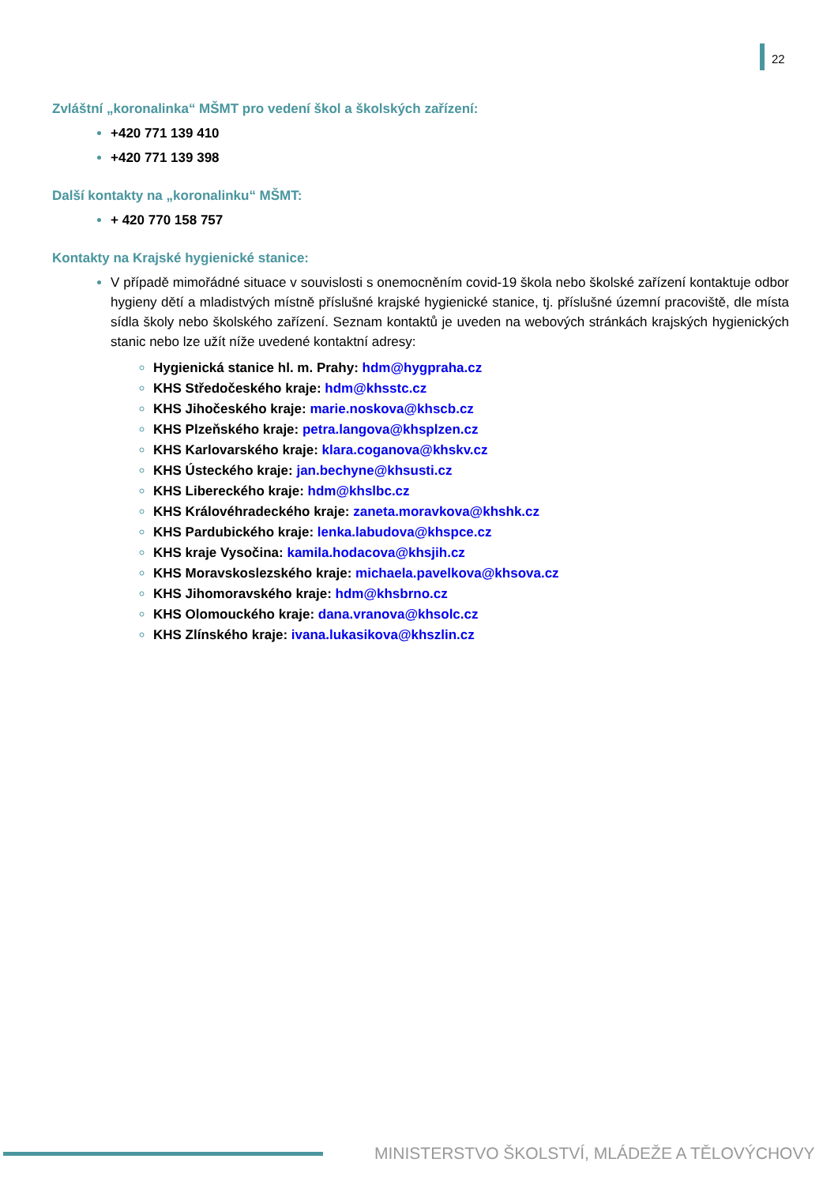22
Zvláštní „koronalinka“ MŠMT pro vedení škol a školských zařízení:
+420 771 139 410
+420 771 139 398
Další kontakty na „koronalinku“ MŠMT:
+ 420 770 158 757
Kontakty na Krajské hygienické stanice:
V případě mimořádné situace v souvislosti s onemocněním covid-19 škola nebo školské zařízení kontaktuje odbor hygieny dětí a mladistvých místně příslušné krajské hygienické stanice, tj. příslušné územní pracoviště, dle místa sídla školy nebo školského zařízení. Seznam kontaktů je uveden na webových stránkách krajských hygienických stanic nebo lze užít níže uvedené kontaktní adresy:
Hygienická stanice hl. m. Prahy: hdm@hygpraha.cz
KHS Středočeského kraje: hdm@khsstc.cz
KHS Jihočeského kraje: marie.noskova@khscb.cz
KHS Plzeňského kraje: petra.langova@khsplzen.cz
KHS Karlovarského kraje: klara.coganova@khskv.cz
KHS Ústeckého kraje: jan.bechyne@khsusti.cz
KHS Libereckého kraje: hdm@khslbc.cz
KHS Královéhradeckého kraje: zaneta.moravkova@khshk.cz
KHS Pardubického kraje: lenka.labudova@khspce.cz
KHS kraje Vysočina: kamila.hodacova@khsjih.cz
KHS Moravskoslezského kraje: michaela.pavelkova@khsova.cz
KHS Jihomoravského kraje: hdm@khsbrno.cz
KHS Olomouckého kraje: dana.vranova@khsolc.cz
KHS Zlínského kraje: ivana.lukasikova@khszlin.cz
MINISTERSTVO ŠKOLSTVÍ, MLÁDEŽE A TĚLOVÝCHOVY